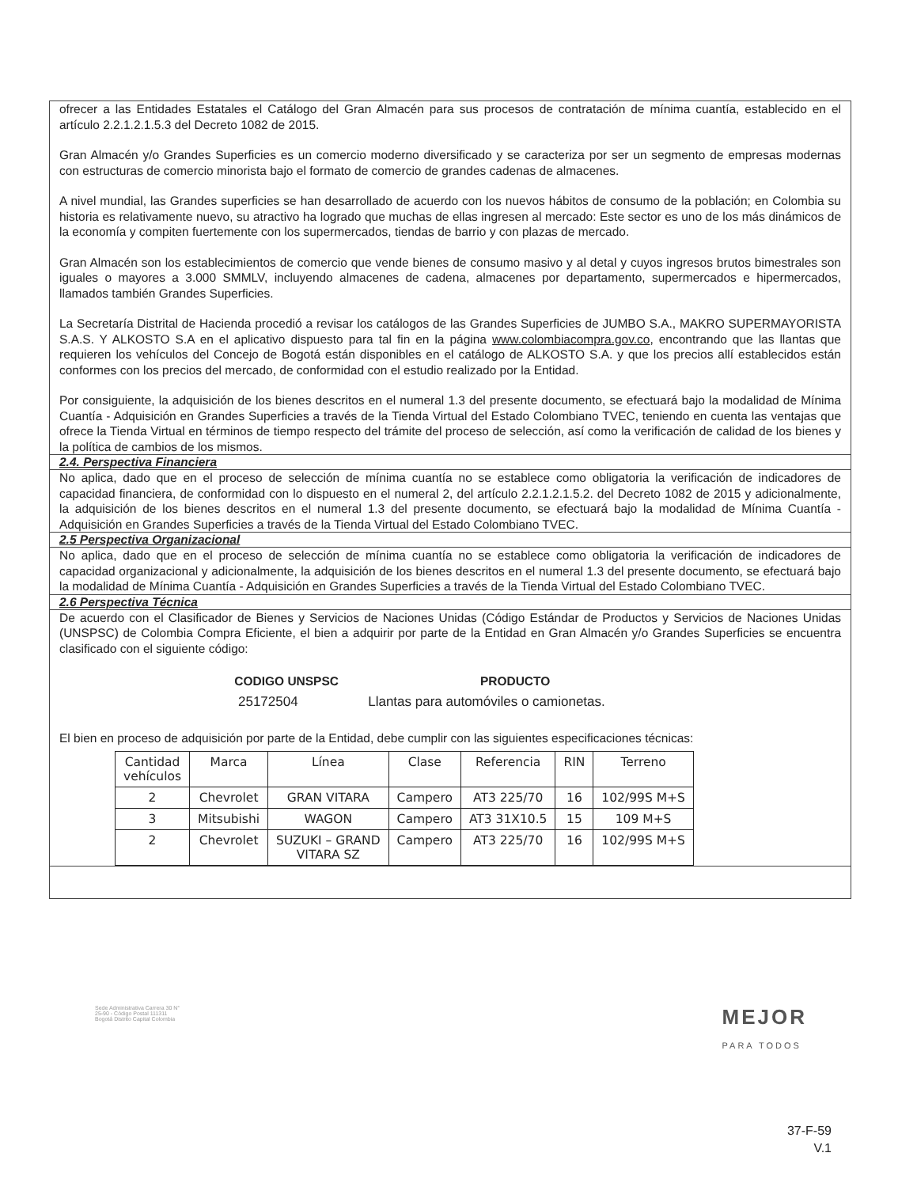ofrecer a las Entidades Estatales el Catálogo del Gran Almacén para sus procesos de contratación de mínima cuantía, establecido en el artículo 2.2.1.2.1.5.3 del Decreto 1082 de 2015.
Gran Almacén y/o Grandes Superficies es un comercio moderno diversificado y se caracteriza por ser un segmento de empresas modernas con estructuras de comercio minorista bajo el formato de comercio de grandes cadenas de almacenes.
A nivel mundial, las Grandes superficies se han desarrollado de acuerdo con los nuevos hábitos de consumo de la población; en Colombia su historia es relativamente nuevo, su atractivo ha logrado que muchas de ellas ingresen al mercado: Este sector es uno de los más dinámicos de la economía y compiten fuertemente con los supermercados, tiendas de barrio y con plazas de mercado.
Gran Almacén son los establecimientos de comercio que vende bienes de consumo masivo y al detal y cuyos ingresos brutos bimestrales son iguales o mayores a 3.000 SMMLV, incluyendo almacenes de cadena, almacenes por departamento, supermercados e hipermercados, llamados también Grandes Superficies.
La Secretaría Distrital de Hacienda procedió a revisar los catálogos de las Grandes Superficies de JUMBO S.A., MAKRO SUPERMAYORISTA S.A.S. Y ALKOSTO S.A en el aplicativo dispuesto para tal fin en la página www.colombiacompra.gov.co, encontrando que las llantas que requieren los vehículos del Concejo de Bogotá están disponibles en el catálogo de ALKOSTO S.A. y que los precios allí establecidos están conformes con los precios del mercado, de conformidad con el estudio realizado por la Entidad.
Por consiguiente, la adquisición de los bienes descritos en el numeral 1.3 del presente documento, se efectuará bajo la modalidad de Mínima Cuantía - Adquisición en Grandes Superficies a través de la Tienda Virtual del Estado Colombiano TVEC, teniendo en cuenta las ventajas que ofrece la Tienda Virtual en términos de tiempo respecto del trámite del proceso de selección, así como la verificación de calidad de los bienes y la política de cambios de los mismos.
2.4. Perspectiva Financiera
No aplica, dado que en el proceso de selección de mínima cuantía no se establece como obligatoria la verificación de indicadores de capacidad financiera, de conformidad con lo dispuesto en el numeral 2, del artículo 2.2.1.2.1.5.2. del Decreto 1082 de 2015 y adicionalmente, la adquisición de los bienes descritos en el numeral 1.3 del presente documento, se efectuará bajo la modalidad de Mínima Cuantía - Adquisición en Grandes Superficies a través de la Tienda Virtual del Estado Colombiano TVEC.
2.5 Perspectiva Organizacional
No aplica, dado que en el proceso de selección de mínima cuantía no se establece como obligatoria la verificación de indicadores de capacidad organizacional y adicionalmente, la adquisición de los bienes descritos en el numeral 1.3 del presente documento, se efectuará bajo la modalidad de Mínima Cuantía - Adquisición en Grandes Superficies a través de la Tienda Virtual del Estado Colombiano TVEC.
2.6 Perspectiva Técnica
De acuerdo con el Clasificador de Bienes y Servicios de Naciones Unidas (Código Estándar de Productos y Servicios de Naciones Unidas (UNSPSC) de Colombia Compra Eficiente, el bien a adquirir por parte de la Entidad en Gran Almacén y/o Grandes Superficies se encuentra clasificado con el siguiente código:
| CODIGO UNSPSC | PRODUCTO |
| --- | --- |
| 25172504 | Llantas para automóviles o camionetas. |
El bien en proceso de adquisición por parte de la Entidad, debe cumplir con las siguientes especificaciones técnicas:
| Cantidad vehículos | Marca | Línea | Clase | Referencia | RIN | Terreno |
| 2 | Chevrolet | GRAN VITARA | Campero | AT3 225/70 | 16 | 102/99S M+S |
| 3 | Mitsubishi | WAGON | Campero | AT3 31X10.5 | 15 | 109 M+S |
| 2 | Chevrolet | SUZUKI – GRAND VITARA SZ | Campero | AT3 225/70 | 16 | 102/99S M+S |
Sede Administrativa Carrera 30 N°
25-90 - Código Postal 111311
Bogotá Distrito Capital Colombia
MEJOR
PARA TODOS
37-F-59
V.1